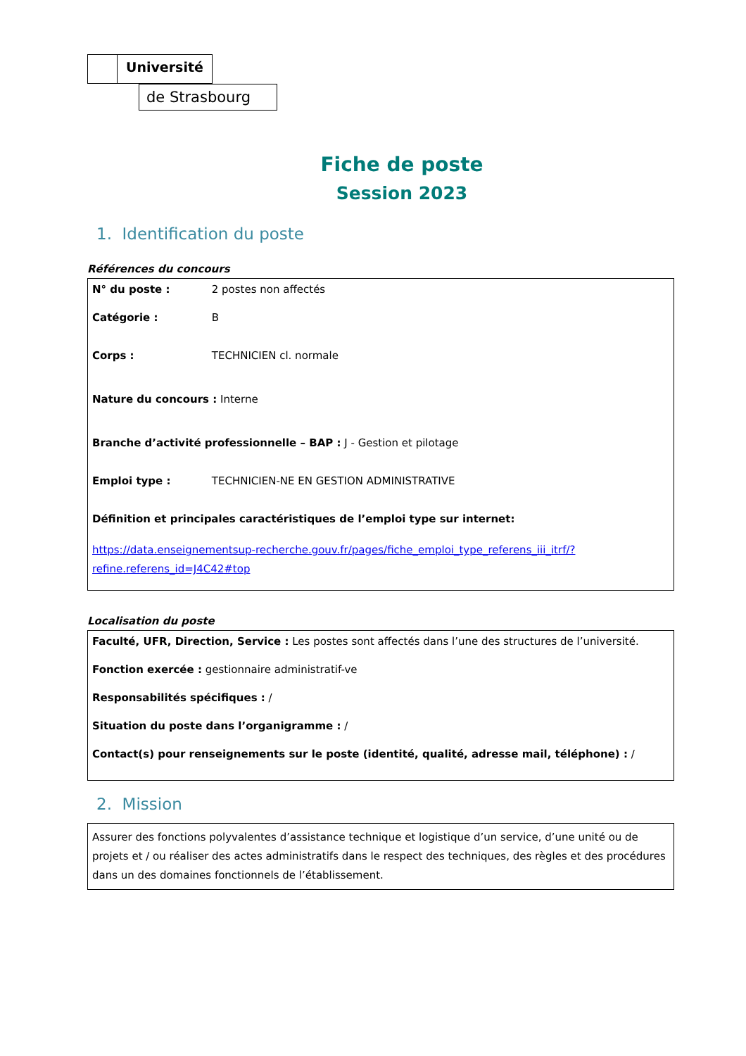Université
de Strasbourg
Fiche de poste
Session 2023
1. Identification du poste
Références du concours
N° du poste : 2 postes non affectés
Catégorie : B
Corps : TECHNICIEN cl. normale
Nature du concours : Interne
Branche d’activité professionnelle – BAP : J - Gestion et pilotage
Emploi type : TECHNICIEN-NE EN GESTION ADMINISTRATIVE
Définition et principales caractéristiques de l’emploi type sur internet:
https://data.enseignementsup-recherche.gouv.fr/pages/fiche_emploi_type_referens_iii_itrf/?refine.referens_id=J4C42#top
Localisation du poste
Faculté, UFR, Direction, Service : Les postes sont affectés dans l’une des structures de l’université.
Fonction exercée : gestionnaire administratif-ve
Responsabilités spécifiques : /
Situation du poste dans l’organigramme : /
Contact(s) pour renseignements sur le poste (identité, qualité, adresse mail, téléphone) : /
2. Mission
Assurer des fonctions polyvalentes d’assistance technique et logistique d’un service, d’une unité ou de projets et / ou réaliser des actes administratifs dans le respect des techniques, des règles et des procédures dans un des domaines fonctionnels de l’établissement.